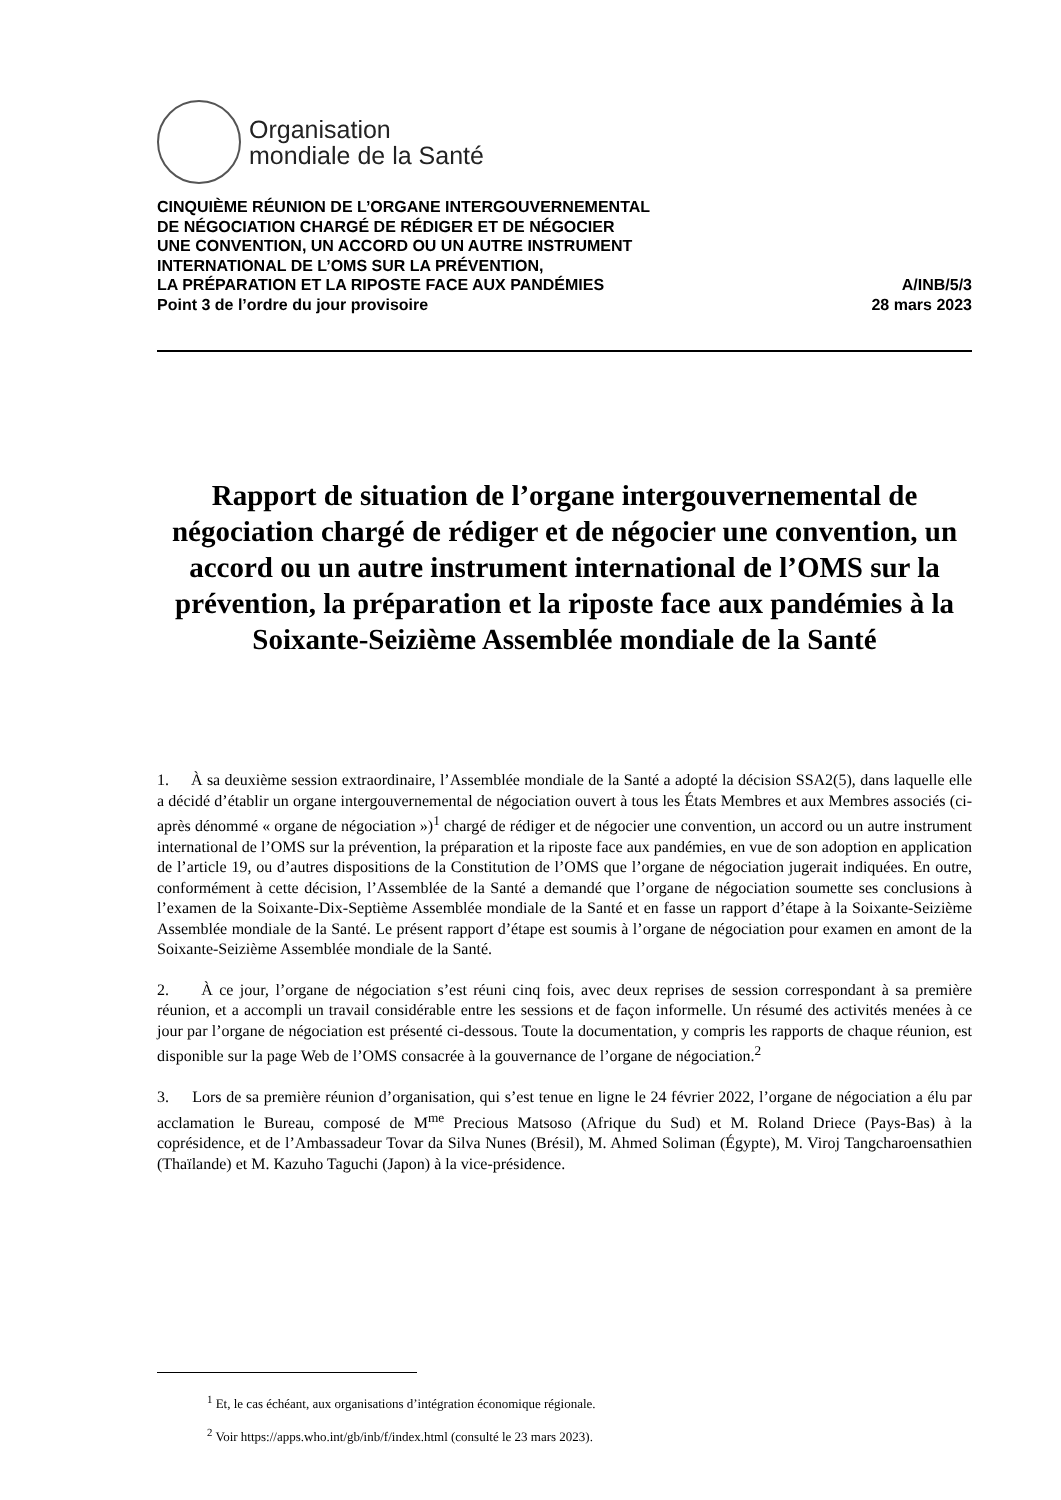Organisation
mondiale de la Santé
CINQUIÈME RÉUNION DE L’ORGANE INTERGOUVERNEMENTAL
DE NÉGOCIATION CHARGÉ DE RÉDIGER ET DE NÉGOCIER
UNE CONVENTION, UN ACCORD OU UN AUTRE INSTRUMENT
INTERNATIONAL DE L’OMS SUR LA PRÉVENTION,
LA PRÉPARATION ET LA RIPOSTE FACE AUX PANDÉMIES A/INB/5/3
Point 3 de l’ordre du jour provisoire 28 mars 2023
Rapport de situation de l’organe intergouvernemental de négociation chargé de rédiger et de négocier une convention, un accord ou un autre instrument international de l’OMS sur la prévention, la préparation et la riposte face aux pandémies à la Soixante-Seizième Assemblée mondiale de la Santé
1. À sa deuxième session extraordinaire, l’Assemblée mondiale de la Santé a adopté la décision SSA2(5), dans laquelle elle a décidé d’établir un organe intergouvernemental de négociation ouvert à tous les États Membres et aux Membres associés (ci-après dénommé « organe de négociation »)<sup>1</sup> chargé de rédiger et de négocier une convention, un accord ou un autre instrument international de l’OMS sur la prévention, la préparation et la riposte face aux pandémies, en vue de son adoption en application de l’article 19, ou d’autres dispositions de la Constitution de l’OMS que l’organe de négociation jugerait indiquées. En outre, conformément à cette décision, l’Assemblée de la Santé a demandé que l’organe de négociation soumette ses conclusions à l’examen de la Soixante-Dix-Septième Assemblée mondiale de la Santé et en fasse un rapport d’étape à la Soixante-Seizième Assemblée mondiale de la Santé. Le présent rapport d’étape est soumis à l’organe de négociation pour examen en amont de la Soixante-Seizième Assemblée mondiale de la Santé.
2. À ce jour, l’organe de négociation s’est réuni cinq fois, avec deux reprises de session correspondant à sa première réunion, et a accompli un travail considérable entre les sessions et de façon informelle. Un résumé des activités menées à ce jour par l’organe de négociation est présenté ci-dessous. Toute la documentation, y compris les rapports de chaque réunion, est disponible sur la page Web de l’OMS consacrée à la gouvernance de l’organe de négociation.<sup>2</sup>
3. Lors de sa première réunion d’organisation, qui s’est tenue en ligne le 24 février 2022, l’organe de négociation a élu par acclamation le Bureau, composé de M<sup>me</sup> Precious Matsoso (Afrique du Sud) et M. Roland Driece (Pays-Bas) à la coprésidence, et de l’Ambassadeur Tovar da Silva Nunes (Brésil), M. Ahmed Soliman (Égypte), M. Viroj Tangcharoensathien (Thaïlande) et M. Kazuho Taguchi (Japon) à la vice-présidence.
<sup>1</sup> Et, le cas échéant, aux organisations d’intégration économique régionale.
<sup>2</sup> Voir https://apps.who.int/gb/inb/f/index.html (consulté le 23 mars 2023).